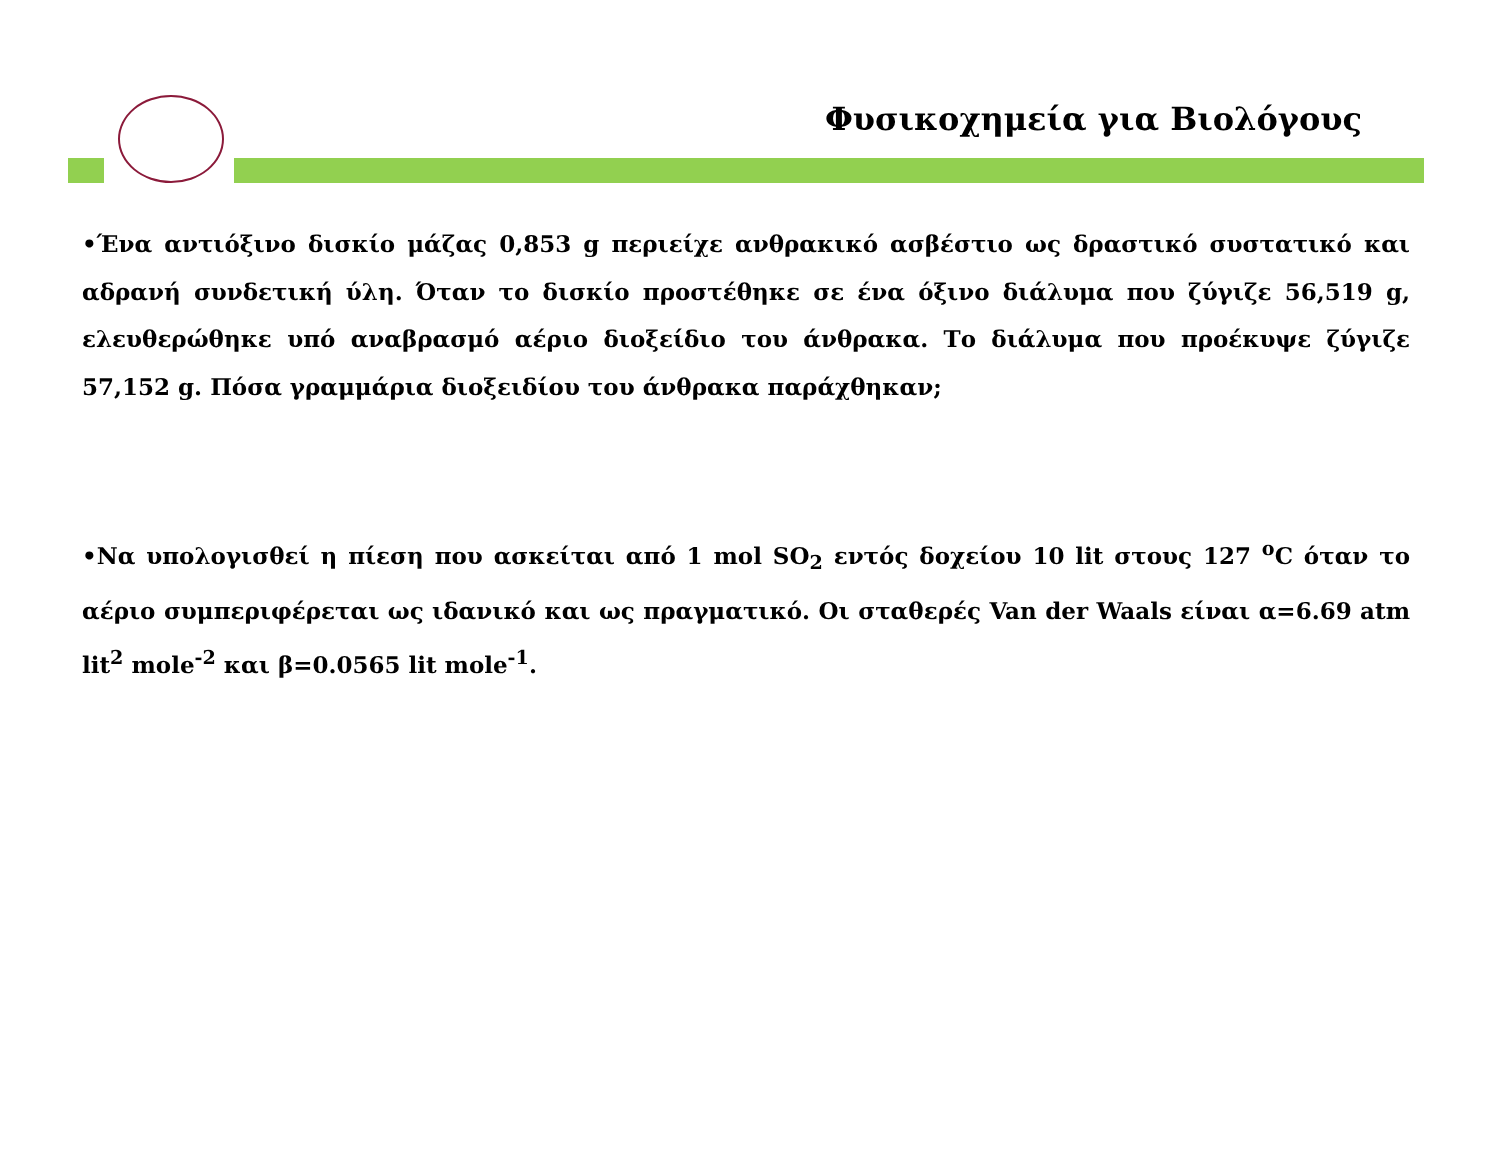Φυσικοχημεία για Βιολόγους
•Ένα αντιόξινο δισκίο μάζας 0,853 g περιείχε ανθρακικό ασβέστιο ως δραστικό συστατικό και αδρανή συνδετική ύλη. Όταν το δισκίο προστέθηκε σε ένα όξινο διάλυμα που ζύγιζε 56,519 g, ελευθερώθηκε υπό αναβρασμό αέριο διοξείδιο του άνθρακα. Το διάλυμα που προέκυψε ζύγιζε 57,152 g. Πόσα γραμμάρια διοξειδίου του άνθρακα παράχθηκαν;
•Να υπολογισθεί η πίεση που ασκείται από 1 mol SO<sub>2</sub> εντός δοχείου 10 lit στους 127 <sup>o</sup>C όταν το αέριο συμπεριφέρεται ως ιδανικό και ως πραγματικό. Οι σταθερές Van der Waals είναι α=6.69 atm lit<sup>2</sup> mole<sup>-2</sup> και β=0.0565 lit mole<sup>-1</sup>.